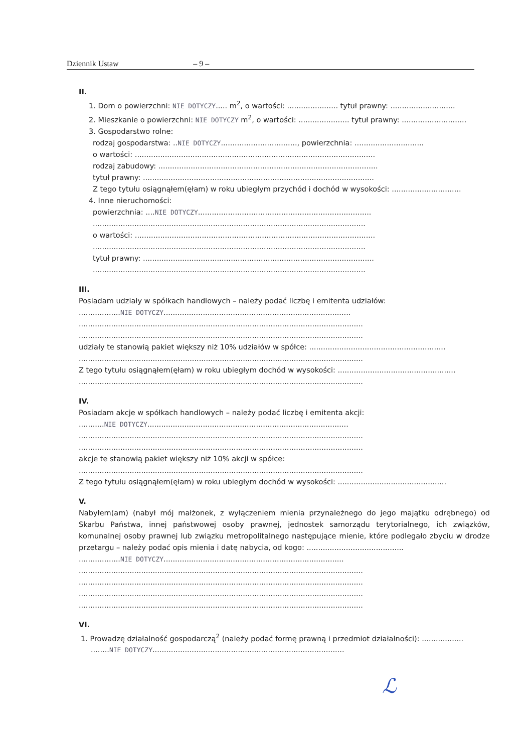Dziennik Ustaw – 9 –
II.
1. Dom o powierzchni: NIE DOTYCZY..... m<sup>2</sup>, o wartości: ...................... tytuł prawny: ............................
2. Mieszkanie o powierzchni: NIE DOTYCZY m<sup>2</sup>, o wartości: ...................... tytuł prawny: ............................
3. Gospodarstwo rolne:
rodzaj gospodarstwa: ..NIE DOTYCZY................................., powierzchnia: ..............................
o wartości: ........................................................................................................
rodzaj zabudowy: ...............................................................................................
tytuł prawny: ....................................................................................................
Z tego tytułu osiągnąłem(ęłam) w roku ubiegłym przychód i dochód w wysokości: ..............................
4. Inne nieruchomości:
powierzchnia: ....NIE DOTYCZY...........................................................................
......................................................................................................................
o wartości: ........................................................................................................
......................................................................................................................
tytuł prawny: ....................................................................................................
......................................................................................................................
III.
Posiadam udziały w spółkach handlowych – należy podać liczbę i emitenta udziałów:
..................NIE DOTYCZY.................................................................................
...........................................................................................................................
...........................................................................................................................
udziały te stanowią pakiet większy niż 10% udziałów w spółce: ...........................................................
...........................................................................................................................
Z tego tytułu osiągnąłem(ęłam) w roku ubiegłym dochód w wysokości: ...................................................
...........................................................................................................................
IV.
Posiadam akcje w spółkach handlowych – należy podać liczbę i emitenta akcji:
...........NIE DOTYCZY.......................................................................................
...........................................................................................................................
...........................................................................................................................
akcje te stanowią pakiet większy niż 10% akcji w spółce:
...........................................................................................................................
Z tego tytułu osiągnąłem(ęłam) w roku ubiegłym dochód w wysokości: ...............................................
V.
Nabyłem(am) (nabył mój małżonek, z wyłączeniem mienia przynależnego do jego majątku odrębnego) od Skarbu Państwa, innej państwowej osoby prawnej, jednostek samorządu terytorialnego, ich związków, komunalnej osoby prawnej lub związku metropolitalnego następujące mienie, które podlegało zbyciu w drodze przetargu – należy podać opis mienia i datę nabycia, od kogo: ..........................................
..................NIE DOTYCZY..............................................................................
...........................................................................................................................
...........................................................................................................................
...........................................................................................................................
...........................................................................................................................
VI.
1. Prowadzę działalność gospodarczą<sup>2</sup> (należy podać formę prawną i przedmiot działalności): ..................
........NIE DOTYCZY...................................................................................
ℒ